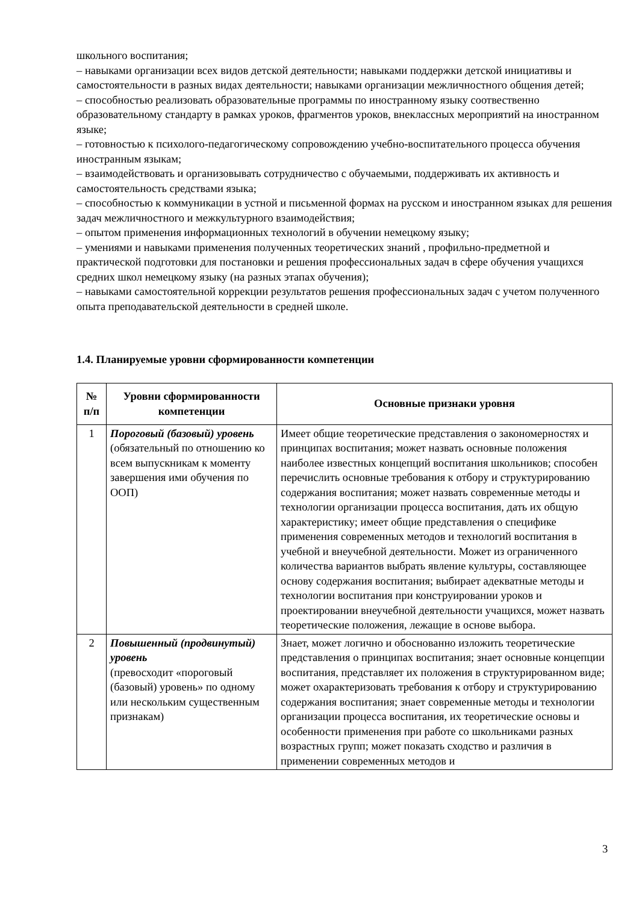школьного воспитания;
– навыками организации всех видов детской деятельности; навыками поддержки детской инициативы и самостоятельности в разных видах деятельности; навыками организации межличностного общения детей;
– способностью реализовать образовательные программы по иностранному языку соотвественно образовательному стандарту в рамках уроков, фрагментов уроков, внеклассных мероприятий на иностранном языке;
– готовностью к психолого-педагогическому сопровождению учебно-воспитательного процесса обучения иностранным языкам;
– взаимодействовать и организовывать сотрудничество с обучаемыми, поддерживать их активность и самостоятельность средствами языка;
– способностью к коммуникации в устной и письменной формах на русском и иностранном языках для решения задач межличностного и межкультурного взаимодействия;
– опытом применения информационных технологий в обучении немецкому языку;
– умениями и навыками применения полученных теоретических знаний , профильно-предметной и практической подготовки для постановки и решения профессиональных задач в сфере обучения учащихся средних школ немецкому языку (на разных этапах обучения);
– навыками самостоятельной коррекции результатов решения профессиональных задач с учетом полученного опыта преподавательской деятельности в средней школе.
1.4. Планируемые уровни сформированности компетенции
| № п/п | Уровни сформированности компетенции | Основные признаки уровня |
| --- | --- | --- |
| 1 | Пороговый (базовый) уровень (обязательный по отношению ко всем выпускникам к моменту завершения ими обучения по ООП) | Имеет общие теоретические представления о закономерностях и принципах воспитания; может назвать основные положения наиболее известных концепций воспитания школьников; способен перечислить основные требования к отбору и структурированию содержания воспитания; может назвать современные методы и технологии организации процесса воспитания, дать их общую характеристику; имеет общие представления о специфике применения современных методов и технологий воспитания в учебной и внеучебной деятельности. Может из ограниченного количества вариантов выбрать явление культуры, составляющее основу содержания воспитания; выбирает адекватные методы и технологии воспитания при конструировании уроков и проектировании внеучебной деятельности учащихся, может назвать теоретические положения, лежащие в основе выбора. |
| 2 | Повышенный (продвинутый) уровень (превосходит «пороговый (базовый) уровень» по одному или нескольким существенным признакам) | Знает, может логично и обоснованно изложить теоретические представления о принципах воспитания; знает основные концепции воспитания, представляет их положения в структурированном виде; может охарактеризовать требования к отбору и структурированию содержания воспитания; знает современные методы и технологии организации процесса воспитания, их теоретические основы и особенности применения при работе со школьниками разных возрастных групп; может показать сходство и различия в применении современных методов и |
3